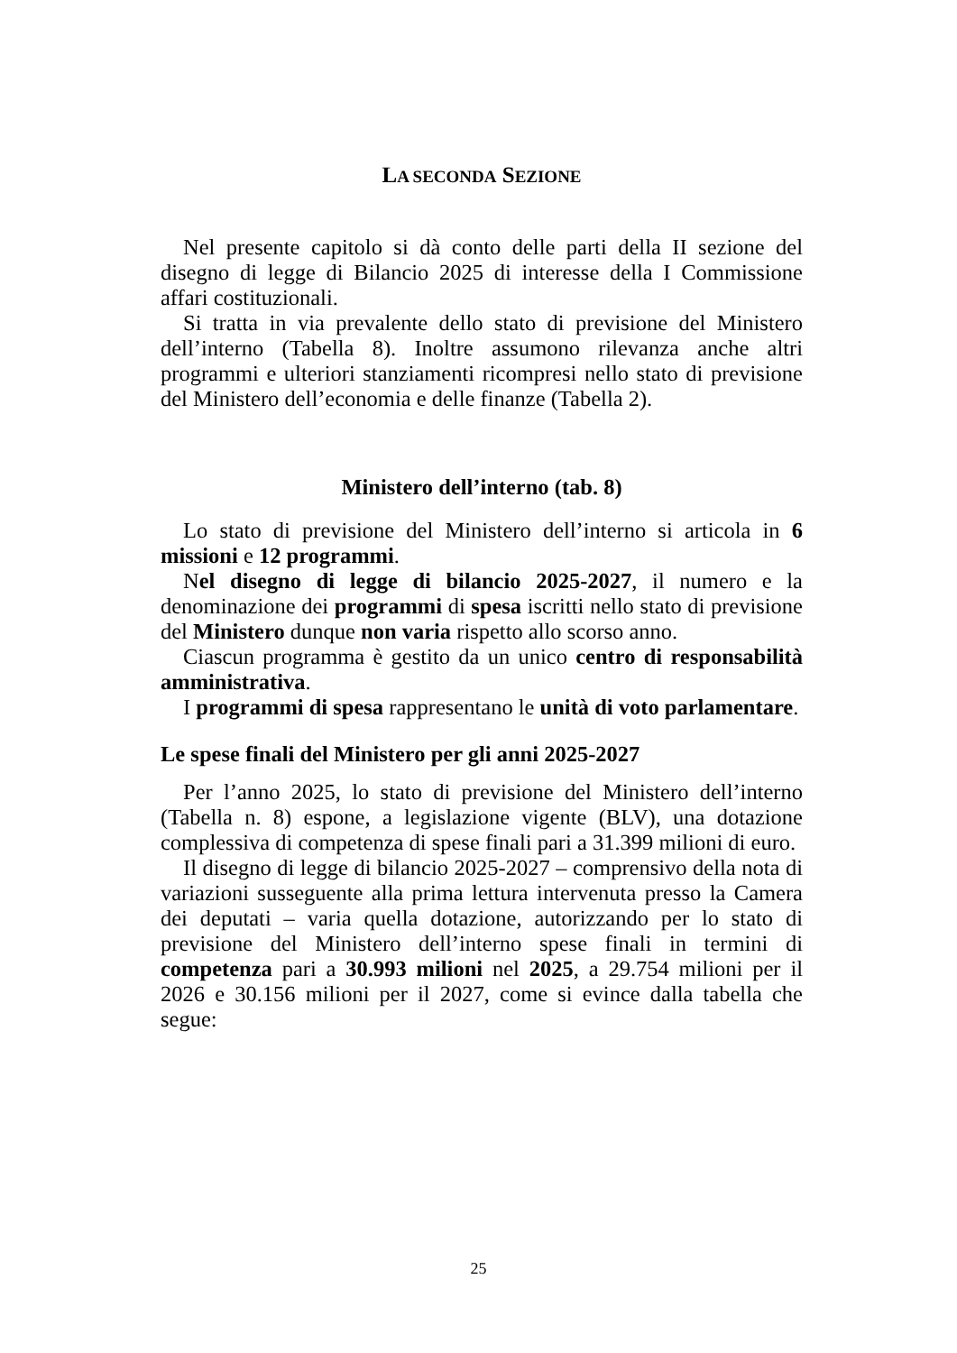LA SECONDA SEZIONE
Nel presente capitolo si dà conto delle parti della II sezione del disegno di legge di Bilancio 2025 di interesse della I Commissione affari costituzionali.
Si tratta in via prevalente dello stato di previsione del Ministero dell’interno (Tabella 8). Inoltre assumono rilevanza anche altri programmi e ulteriori stanziamenti ricompresi nello stato di previsione del Ministero dell’economia e delle finanze (Tabella 2).
Ministero dell’interno (tab. 8)
Lo stato di previsione del Ministero dell’interno si articola in 6 missioni e 12 programmi.
Nel disegno di legge di bilancio 2025-2027, il numero e la denominazione dei programmi di spesa iscritti nello stato di previsione del Ministero dunque non varia rispetto allo scorso anno.
Ciascun programma è gestito da un unico centro di responsabilità amministrativa.
I programmi di spesa rappresentano le unità di voto parlamentare.
Le spese finali del Ministero per gli anni 2025-2027
Per l’anno 2025, lo stato di previsione del Ministero dell’interno (Tabella n. 8) espone, a legislazione vigente (BLV), una dotazione complessiva di competenza di spese finali pari a 31.399 milioni di euro.
Il disegno di legge di bilancio 2025-2027 – comprensivo della nota di variazioni susseguente alla prima lettura intervenuta presso la Camera dei deputati – varia quella dotazione, autorizzando per lo stato di previsione del Ministero dell’interno spese finali in termini di competenza pari a 30.993 milioni nel 2025, a 29.754 milioni per il 2026 e 30.156 milioni per il 2027, come si evince dalla tabella che segue:
25